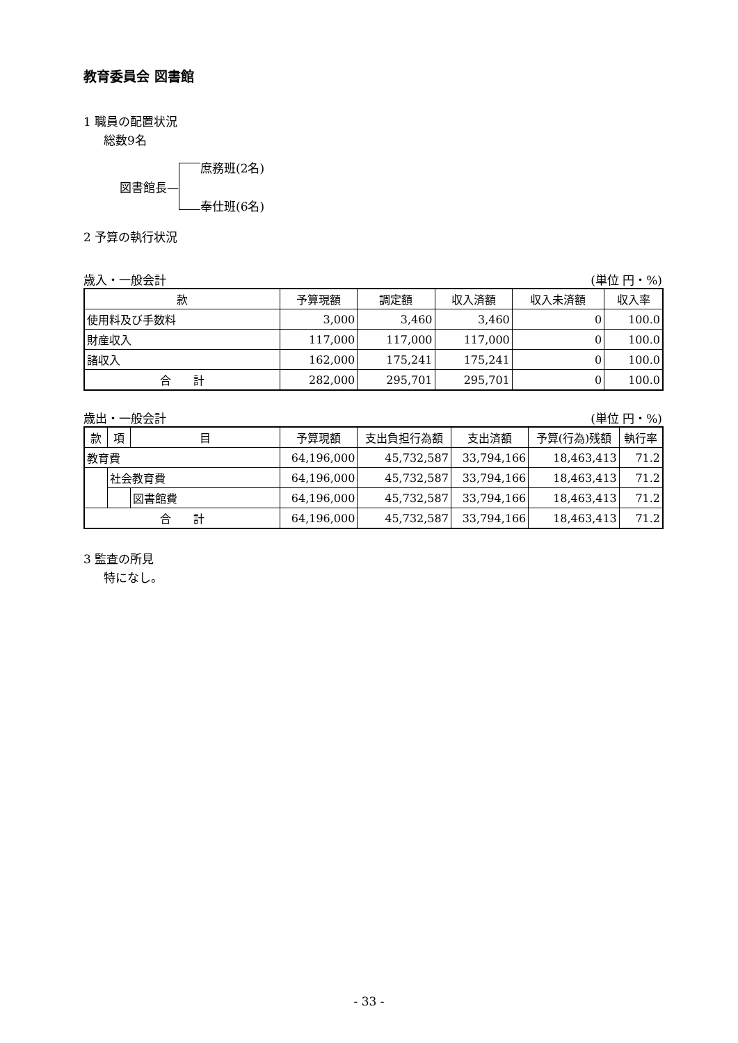教育委員会 図書館
1 職員の配置状況
総数9名
図書館長—
庶務班(2名)
奉仕班(6名)
2 予算の執行状況
歳入・一般会計 (単位 円・%)
| 款 | 予算現額 | 調定額 | 収入済額 | 収入未済額 | 収入率 |
| --- | --- | --- | --- | --- | --- |
| 使用料及び手数料 | 3,000 | 3,460 | 3,460 | 0 | 100.0 |
| 財産収入 | 117,000 | 117,000 | 117,000 | 0 | 100.0 |
| 諸収入 | 162,000 | 175,241 | 175,241 | 0 | 100.0 |
| 合 計 | 282,000 | 295,701 | 295,701 | 0 | 100.0 |
歳出・一般会計 (単位 円・%)
| 款 | 項 | 目 | 予算現額 | 支出負担行為額 | 支出済額 | 予算(行為)残額 | 執行率 |
| --- | --- | --- | --- | --- | --- | --- | --- |
| 教育費 | | | 64,196,000 | 45,732,587 | 33,794,166 | 18,463,413 | 71.2 |
| | 社会教育費 | | 64,196,000 | 45,732,587 | 33,794,166 | 18,463,413 | 71.2 |
| | | 図書館費 | 64,196,000 | 45,732,587 | 33,794,166 | 18,463,413 | 71.2 |
| 合 計 | | | 64,196,000 | 45,732,587 | 33,794,166 | 18,463,413 | 71.2 |
3 監査の所見
特になし。
- 33 -